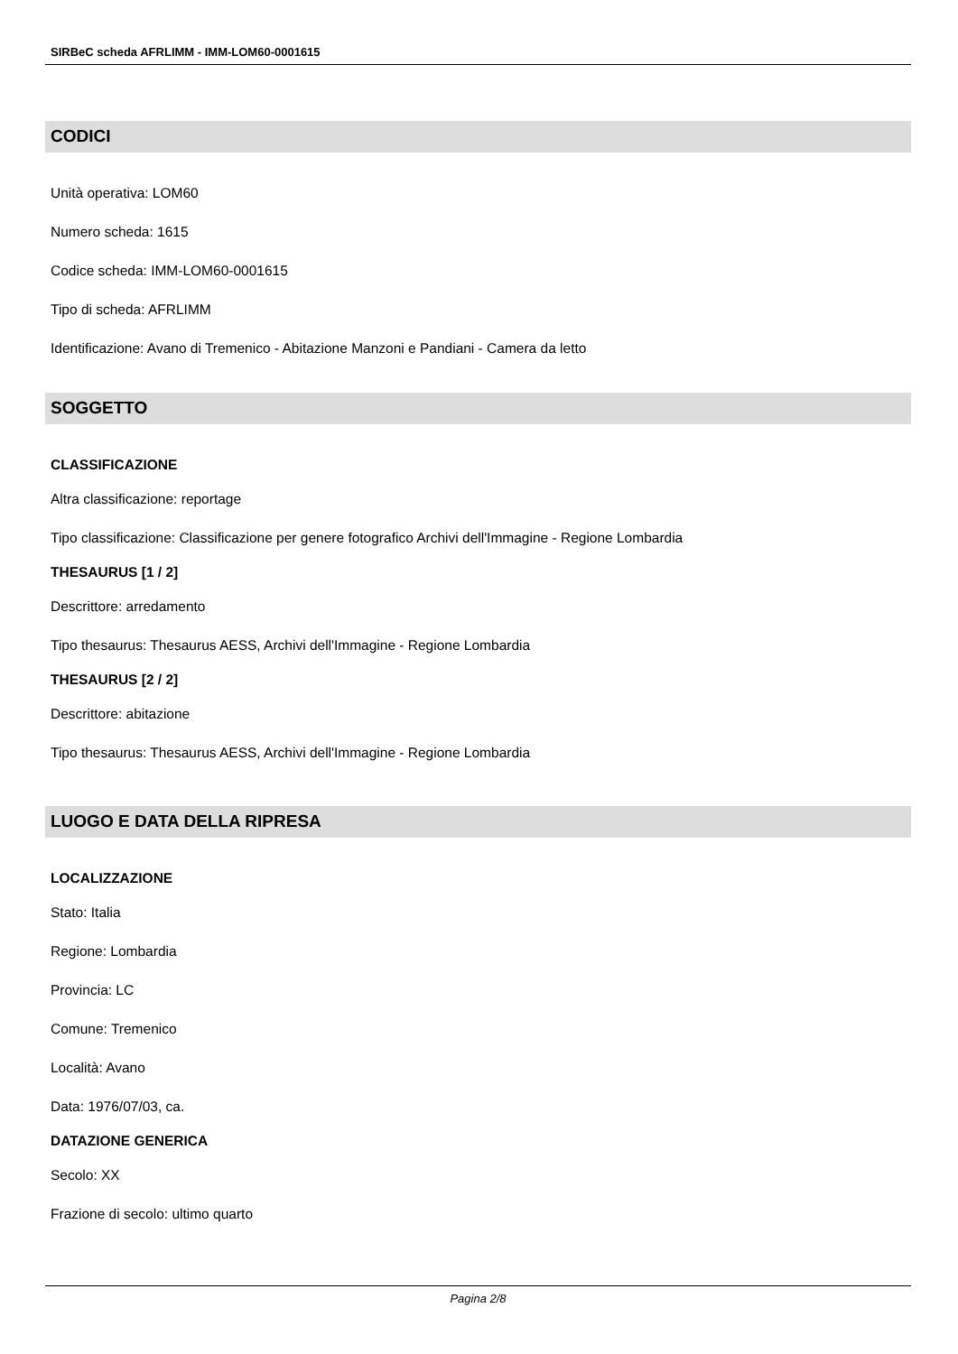SIRBeC scheda AFRLIMM - IMM-LOM60-0001615
CODICI
Unità operativa: LOM60
Numero scheda: 1615
Codice scheda: IMM-LOM60-0001615
Tipo di scheda: AFRLIMM
Identificazione: Avano di Tremenico - Abitazione Manzoni e Pandiani - Camera da letto
SOGGETTO
CLASSIFICAZIONE
Altra classificazione: reportage
Tipo classificazione: Classificazione per genere fotografico Archivi dell'Immagine - Regione Lombardia
THESAURUS [1 / 2]
Descrittore: arredamento
Tipo thesaurus: Thesaurus AESS, Archivi dell'Immagine - Regione Lombardia
THESAURUS [2 / 2]
Descrittore: abitazione
Tipo thesaurus: Thesaurus AESS, Archivi dell'Immagine - Regione Lombardia
LUOGO E DATA DELLA RIPRESA
LOCALIZZAZIONE
Stato: Italia
Regione: Lombardia
Provincia: LC
Comune: Tremenico
Località: Avano
Data: 1976/07/03, ca.
DATAZIONE GENERICA
Secolo: XX
Frazione di secolo: ultimo quarto
Pagina 2/8